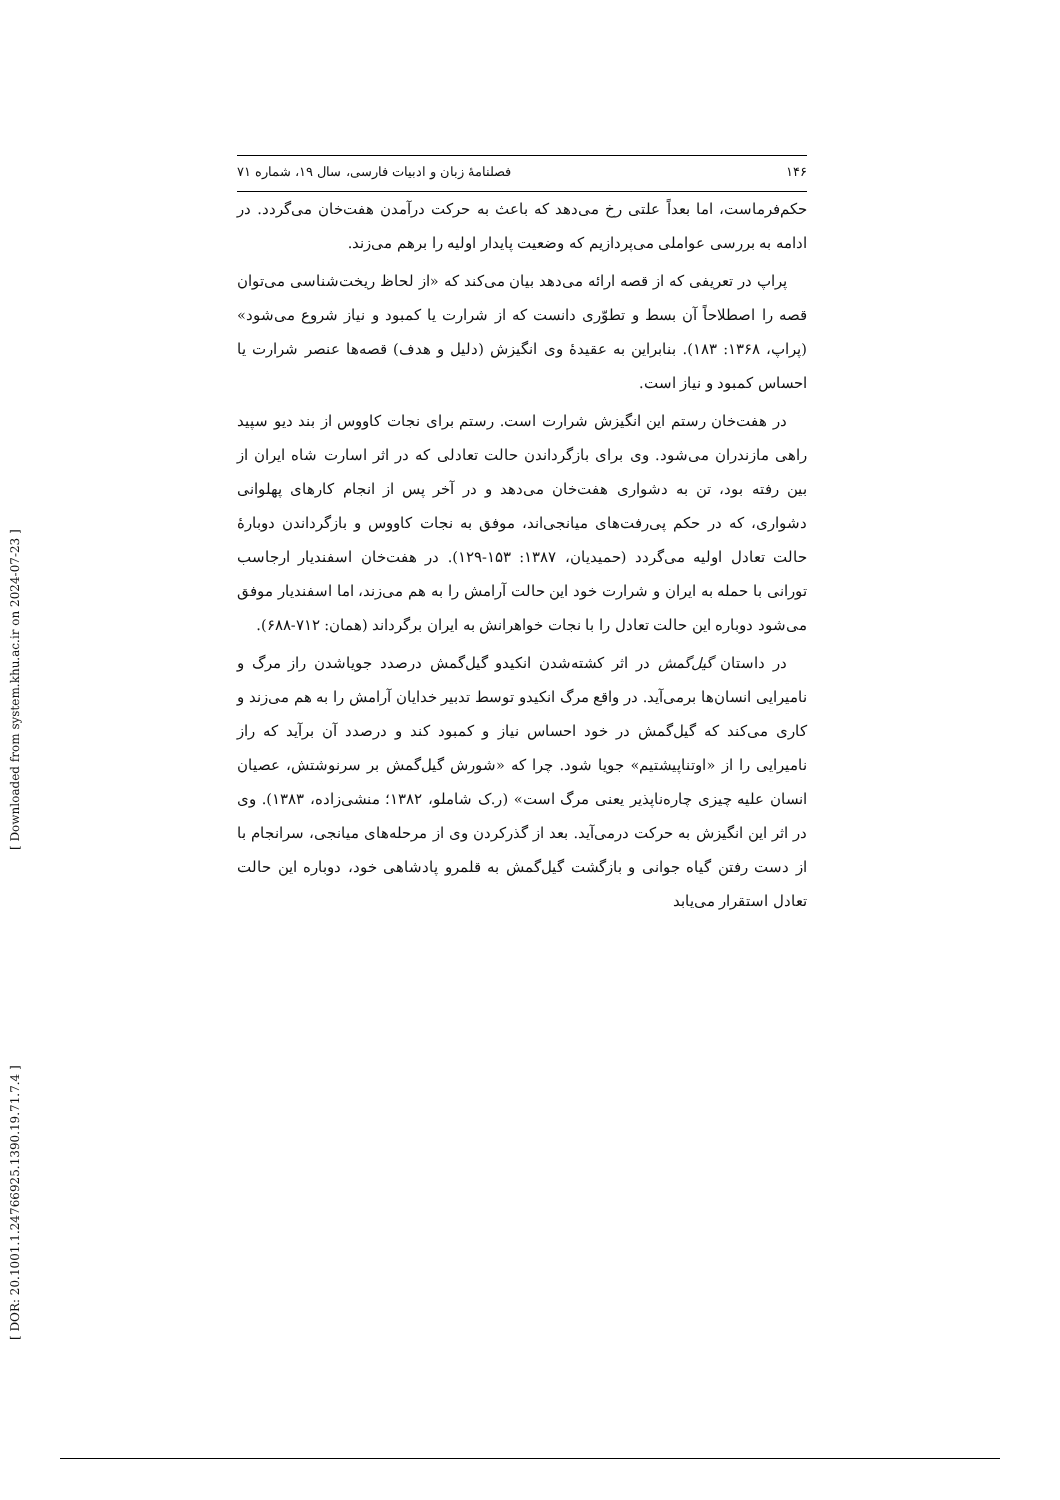۱۴۶ فصلنامهٔ زبان و ادبیات فارسی، سال ۱۹، شماره ۷۱
حکم‌فرماست، اما بعداً علتی رخ می‌دهد که باعث به حرکت درآمدن هفت‌خان می‌گردد. در ادامه به بررسی عواملی می‌پردازیم که وضعیت پایدار اولیه را برهم می‌زند.
پراپ در تعریفی که از قصه ارائه می‌دهد بیان می‌کند که «از لحاظ ریخت‌شناسی می‌توان قصه را اصطلاحاً آن بسط و تطوّری دانست که از شرارت یا کمبود و نیاز شروع می‌شود» (پراپ، ۱۳۶۸: ۱۸۳). بنابراین به عقیدهٔ وی انگیزش (دلیل و هدف) قصه‌ها عنصر شرارت یا احساس کمبود و نیاز است.
در هفت‌خان رستم این انگیزش شرارت است. رستم برای نجات کاووس از بند دیو سپید راهی مازندران می‌شود. وی برای بازگرداندن حالت تعادلی که در اثر اسارت شاه ایران از بین رفته بود، تن به دشواری هفت‌خان می‌دهد و در آخر پس از انجام کارهای پهلوانی دشواری، که در حکم پی‌رفت‌های میانجی‌اند، موفق به نجات کاووس و بازگرداندن دوبارهٔ حالت تعادل اولیه می‌گردد (حمیدیان، ۱۳۸۷: ۱۵۳-۱۲۹). در هفت‌خان اسفندیار ارجاسب تورانی با حمله به ایران و شرارت خود این حالت آرامش را به هم می‌زند، اما اسفندیار موفق می‌شود دوباره این حالت تعادل را با نجات خواهرانش به ایران برگرداند (همان: ۷۱۲-۶۸۸).
در داستان گیل‌گمش در اثر کشته‌شدن انکیدو گیل‌گمش درصدد جویاشدن راز مرگ و نامیرایی انسان‌ها برمی‌آید. در واقع مرگ انکیدو توسط تدبیر خدایان آرامش را به هم می‌زند و کاری می‌کند که گیل‌گمش در خود احساس نیاز و کمبود کند و درصدد آن برآید که راز نامیرایی را از «اوتناپیشتیم» جویا شود. چرا که «شورش گیل‌گمش بر سرنوشتش، عصیان انسان علیه چیزی چاره‌ناپذیر یعنی مرگ است» (ر.ک شاملو، ۱۳۸۲؛ منشی‌زاده، ۱۳۸۳). وی در اثر این انگیزش به حرکت درمی‌آید. بعد از گذرکردن وی از مرحله‌های میانجی، سرانجام با از دست رفتن گیاه جوانی و بازگشت گیل‌گمش به قلمرو پادشاهی خود، دوباره این حالت تعادل استقرار می‌یابد
[ Downloaded from system.khu.ac.ir on 2024-07-23 ]
[ DOR: 20.1001.1.24766925.1390.19.71.7.4 ]